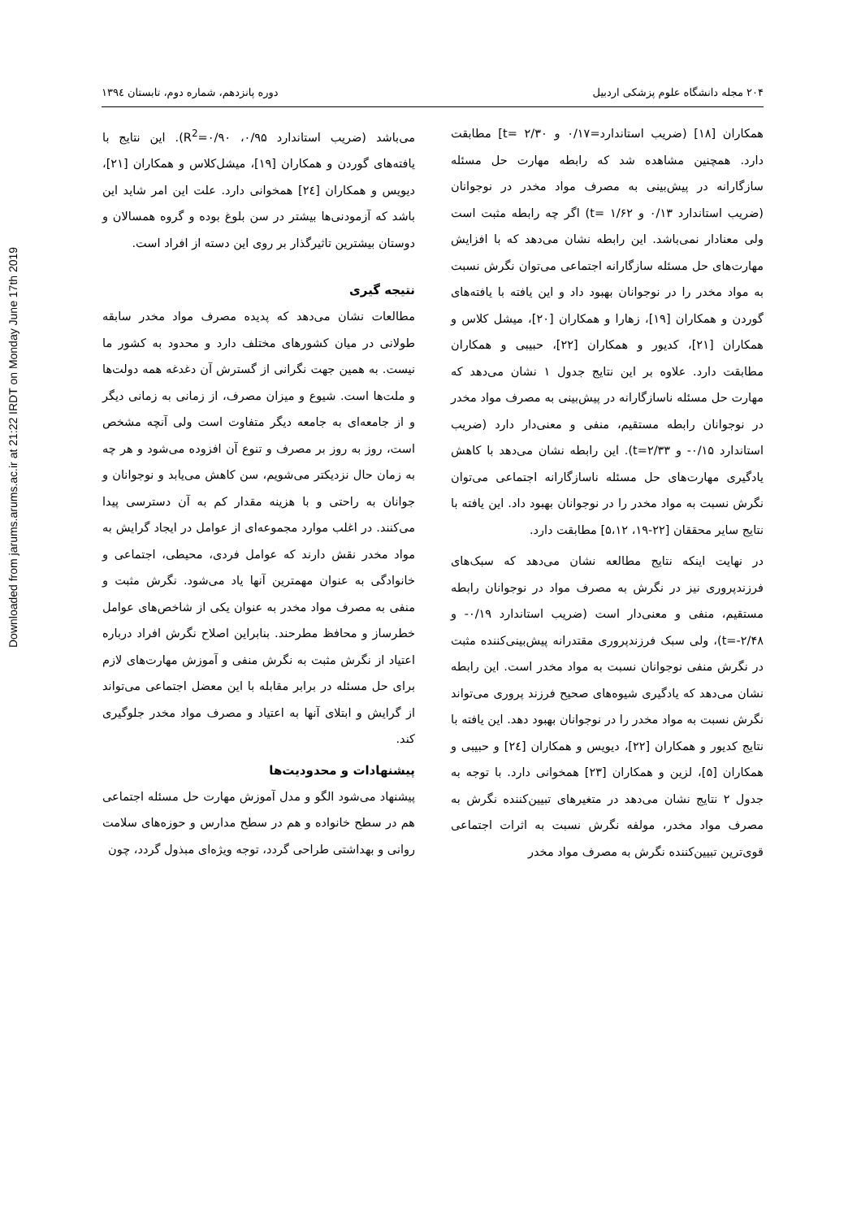Downloaded from jarums.arums.ac.ir at 21:22 IRDT on Monday June 17th 2019
۲۰۴ مجله دانشگاه علوم پزشکی اردبیل دوره پانزدهم، شماره دوم، تابستان ۱۳۹٤
همکاران [۱۸] (ضریب استاندارد=۰/۱۷ و t= ۲/۳۰] مطابقت دارد. همچنین مشاهده شد که رابطه مهارت حل مسئله سازگارانه در پیش‌بینی به مصرف مواد مخدر در نوجوانان (ضریب استاندارد ۰/۱۳ و t= ۱/۶۲) اگر چه رابطه مثبت است ولی معنادار نمی‌باشد. این رابطه نشان می‌دهد که با افزایش مهارت‌های حل مسئله سازگارانه اجتماعی می‌توان نگرش نسبت به مواد مخدر را در نوجوانان بهبود داد و این یافته با یافته‌های گوردن و همکاران [۱۹]، زهارا و همکاران [۲۰]، میشل کلاس و همکاران [۲۱]، کدیور و همکاران [۲۲]، حبیبی و همکاران مطابقت دارد. علاوه بر این نتایج جدول ۱ نشان می‌دهد که مهارت حل مسئله ناسازگارانه در پیش‌بینی به مصرف مواد مخدر در نوجوانان رابطه مستقیم، منفی و معنی‌دار دارد (ضریب استاندارد ۰/۱۵- و t=۲/۳۳). این رابطه نشان می‌دهد با کاهش یادگیری مهارت‌های حل مسئله ناسازگارانه اجتماعی می‌توان نگرش نسبت به مواد مخدر را در نوجوانان بهبود داد. این یافته با نتایج سایر محققان [۲۲-۱۹، ۵،۱۲] مطابقت دارد.
در نهایت اینکه نتایج مطالعه نشان می‌دهد که سبک‌های فرزندپروری نیز در نگرش به مصرف مواد در نوجوانان رابطه مستقیم، منفی و معنی‌دار است (ضریب استاندارد ۰/۱۹- و t=-۲/۴۸)، ولی سبک فرزندپروری مقتدرانه پیش‌بینی‌کننده مثبت در نگرش منفی نوجوانان نسبت به مواد مخدر است. این رابطه نشان می‌دهد که یادگیری شیوه‌های صحیح فرزند پروری می‌تواند نگرش نسبت به مواد مخدر را در نوجوانان بهبود دهد. این یافته با نتایج کدیور و همکاران [۲۲]، دیویس و همکاران [۲٤] و حبیبی و همکاران [۵]، لزین و همکاران [۲۳] همخوانی دارد. با توجه به جدول ۲ نتایج نشان می‌دهد در متغیرهای تبیین‌کننده نگرش به مصرف مواد مخدر، مولفه نگرش نسبت به اثرات اجتماعی قوی‌ترین تبیین‌کننده نگرش به مصرف مواد مخدر
می‌باشد (ضریب استاندارد ۰/۹۵، R<sup>2</sup>=۰/۹۰). این نتایج با یافته‌های گوردن و همکاران [۱۹]، میشل‌کلاس و همکاران [۲۱]، دیویس و همکاران [۲٤] همخوانی دارد. علت این امر شاید این باشد که آزمودنی‌ها بیشتر در سن بلوغ بوده و گروه همسالان و دوستان بیشترین تاثیرگذار بر روی این دسته از افراد است.
نتیجه گیری
مطالعات نشان می‌دهد که پدیده مصرف مواد مخدر سابقه طولانی در میان کشورهای مختلف دارد و محدود به کشور ما نیست. به همین جهت نگرانی از گسترش آن دغدغه همه دولت‌ها و ملت‌ها است. شیوع و میزان مصرف، از زمانی به زمانی دیگر و از جامعه‌ای به جامعه دیگر متفاوت است ولی آنچه مشخص است، روز به روز بر مصرف و تنوع آن افزوده می‌شود و هر چه به زمان حال نزدیکتر می‌شویم، سن کاهش می‌یابد و نوجوانان و جوانان به راحتی و با هزینه مقدار کم به آن دسترسی پیدا می‌کنند. در اغلب موارد مجموعه‌ای از عوامل در ایجاد گرایش به مواد مخدر نقش دارند که عوامل فردی، محیطی، اجتماعی و خانوادگی به عنوان مهمترین آنها یاد می‌شود. نگرش مثبت و منفی به مصرف مواد مخدر به عنوان یکی از شاخص‌های عوامل خطرساز و محافظ مطرحند. بنابراین اصلاح نگرش افراد درباره اعتیاد از نگرش مثبت به نگرش منفی و آموزش مهارت‌های لازم برای حل مسئله در برابر مقابله با این معضل اجتماعی می‌تواند از گرایش و ابتلای آنها به اعتیاد و مصرف مواد مخدر جلوگیری کند.
پیشنهادات و محدودیت‌ها
پیشنهاد می‌شود الگو و مدل آموزش مهارت حل مسئله اجتماعی هم در سطح خانواده و هم در سطح مدارس و حوزه‌های سلامت روانی و بهداشتی طراحی گردد، توجه ویژه‌ای مبذول گردد، چون